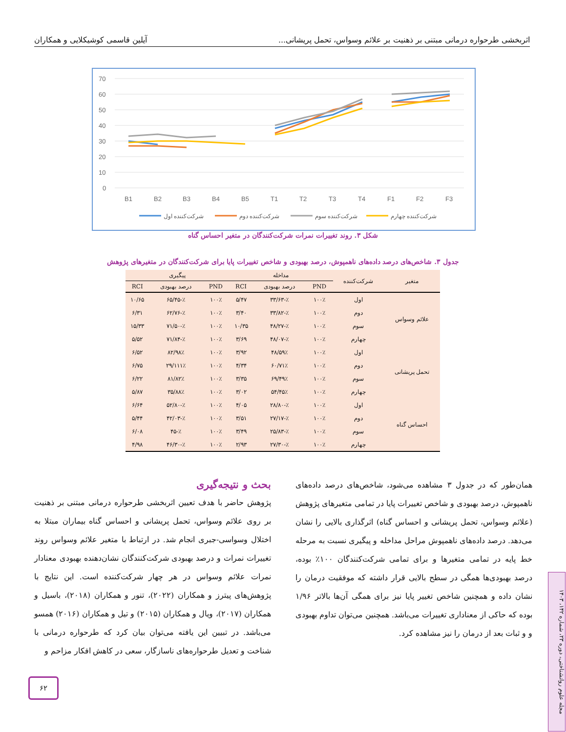اثربخشی طرحواره درمانی مبتنی بر ذهنیت بر علائم وسواس، تحمل پریشانی... آیلین قاسمی کوشیکلایی و همکاران
70
60
50
40
30
20
10
0
B1
B2
B3
B4
B5
T1
T2
T3
T4
F1
F2
F3
شرکت‌کننده اول
شرکت‌کننده دوم
شرکت‌کننده سوم
شرکت‌کننده چهارم
شکل ۳. روند تغییرات نمرات شرکت‌کنندگان در متغیر احساس گناه
جدول ۳. شاخص‌های درصد داده‌های ناهمپوش، درصد بهبودی و شاخص تغییرات پایا برای شرکت‌کنندگان در متغیرهای پژوهش
| متغیر | شرکت‌کننده | مداخله | | | پیگیری | | |
| --- | --- | --- | --- | --- | --- | --- | --- |
| | | PND | درصد بهبودی | RCI | PND | درصد بهبودی | RCI |
| علائم وسواس | اول | ۱۰۰٪ | ٪-۳۳/۶۳ | ۵/۴۷ | ۱۰۰٪ | ٪-۶۵/۴۵ | ۱۰/۶۵ |
| | دوم | ۱۰۰٪ | ٪-۳۳/۸۲ | ۳/۴۰ | ۱۰۰٪ | ٪-۶۲/۷۶ | ۶/۳۱ |
| | سوم | ۱۰۰٪ | ٪-۴۸/۲۷ | ۱۰/۳۵ | ۱۰۰٪ | ٪-۷۱/۵۰ | ۱۵/۳۳ |
| | چهارم | ۱۰۰٪ | ٪-۴۸/۰۷ | ۳/۶۹ | ۱۰۰٪ | ٪-۷۱/۸۴ | ۵/۵۲ |
| تحمل پریشانی | اول | ۱۰۰٪ | ۵۹٪/۴۸ | ۳/۹۲ | ۱۰۰٪ | ۹۸٪/۸۲ | ۶/۵۲ |
| | دوم | ۱۰۰٪ | ۷۱٪/۶۰ | ۴/۳۴ | ۱۰۰٪ | ۱۱۱٪/۲۹ | ۶/۷۵ |
| | سوم | ۱۰۰٪ | ۴۹٪/۶۹ | ۳/۳۵ | ۱۰۰٪ | ۸۲٪/۸۱ | ۶/۲۲ |
| | چهارم | ۱۰۰٪ | ۴۵٪/۵۴ | ۳/۰۲ | ۱۰۰٪ | ۸۸٪/۳۵ | ۵/۸۷ |
| احساس گناه | اول | ۱۰۰٪ | ٪-۲۸/۸۰ | ۴/۰۵ | ۱۰۰٪ | ٪-۵۲/۸۰ | ۶/۶۴ |
| | دوم | ۱۰۰٪ | ٪-۲۷/۱۷ | ۳/۵۱ | ۱۰۰٪ | ٪-۴۲/۰۳ | ۵/۴۴ |
| | سوم | ۱۰۰٪ | ٪-۲۵/۸۳ | ۳/۴۹ | ۱۰۰٪ | ٪-۴۵ | ۶/۰۸ |
| | چهارم | ۱۰۰٪ | ٪-۲۷/۳۰ | ۲/۹۳ | ۱۰۰٪ | ٪-۴۶/۳۰ | ۴/۹۸ |
همان‌طور که در جدول ۳ مشاهده می‌شود، شاخص‌های درصد داده‌های ناهمپوش، درصد بهبودی و شاخص تغییرات پایا در تمامی متغیرهای پژوهش (علائم وسواس، تحمل پریشانی و احساس گناه) اثرگذاری بالایی را نشان می‌دهد. درصد داده‌های ناهمپوش مراحل مداخله و پیگیری نسبت به مرحله خط پایه در تمامی متغیرها و برای تمامی شرکت‌کنندگان ۱۰۰٪ بوده، درصد بهبودی‌ها همگی در سطح بالایی قرار داشته که موفقیت درمان را نشان داده و همچنین شاخص تغییر پایا نیز برای همگی آن‌ها بالاتر ۱/۹۶ بوده که حاکی از معناداری تغییرات می‌باشد. همچنین می‌توان تداوم بهبودی و و ثبات بعد از درمان را نیز مشاهده کرد.
بحث و نتیجه‌گیری
پژوهش حاضر با هدف تعیین اثربخشی طرحواره درمانی مبتنی بر ذهنیت بر روی علائم وسواس، تحمل پریشانی و احساس گناه بیماران مبتلا به اختلال وسواسی-جبری انجام شد. در ارتباط با متغیر علائم وسواس روند تغییرات نمرات و درصد بهبودی شرکت‌کنندگان نشان‌دهنده بهبودی معنادار نمرات علائم وسواس در هر چهار شرکت‌کننده است. این نتایج با پژوهش‌های پیترز و همکاران (۲۰۲۲)، تنور و همکاران (۲۰۱۸)، باسیل و همکاران (۲۰۱۷)، ویال و همکاران (۲۰۱۵) و تیل و همکاران (۲۰۱۶) همسو می‌باشد. در تبیین این یافته می‌توان بیان کرد که طرحواره درمانی با شناخت و تعدیل طرحواره‌های ناسازگار، سعی در کاهش افکار مزاحم و
۶۲
مجله علوم روانشناختی، دوره ۲۳، شماره ۱۴۲، ۱۴۰۳